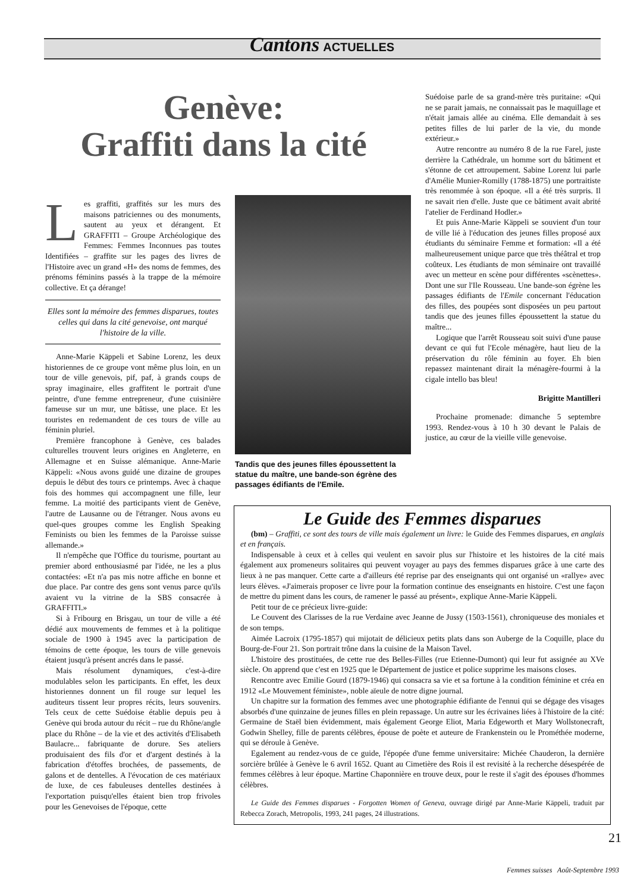Cantons ACTUELLES
Genève:
Graffiti dans la cité
Les graffiti, graffités sur les murs des maisons patriciennes ou des monuments, sautent au yeux et dérangent. Et GRAFFITI – Groupe Archéologique des Femmes: Femmes Inconnues pas toutes Identifiées – graffite sur les pages des livres de l'Histoire avec un grand «H» des noms de femmes, des prénoms féminins passés à la trappe de la mémoire collective. Et ça dérange!
Elles sont la mémoire des femmes disparues, toutes celles qui dans la cité genevoise, ont marqué l'histoire de la ville.
Anne-Marie Käppeli et Sabine Lorenz, les deux historiennes de ce groupe vont même plus loin, en un tour de ville genevois, pif, paf, à grands coups de spray imaginaire, elles graffitent le portrait d'une peintre, d'une femme entrepreneur, d'une cuisinière fameuse sur un mur, une bâtisse, une place. Et les touristes en redemandent de ces tours de ville au féminin pluriel.
Première francophone à Genève, ces balades culturelles trouvent leurs origines en Angleterre, en Allemagne et en Suisse alémanique. Anne-Marie Käppeli: «Nous avons guidé une dizaine de groupes depuis le début des tours ce printemps. Avec à chaque fois des hommes qui accompagnent une fille, leur femme. La moitié des participants vient de Genève, l'autre de Lausanne ou de l'étranger. Nous avons eu quel-ques groupes comme les English Speaking Feminists ou bien les femmes de la Paroisse suisse allemande.»
Il n'empêche que l'Office du tourisme, pourtant au premier abord enthousiasmé par l'idée, ne les a plus contactées: «Et n'a pas mis notre affiche en bonne et due place. Par contre des gens sont venus parce qu'ils avaient vu la vitrine de la SBS consacrée à GRAFFITI.»
Si à Fribourg en Brisgau, un tour de ville a été dédié aux mouvements de femmes et à la politique sociale de 1900 à 1945 avec la participation de témoins de cette époque, les tours de ville genevois étaient jusqu'à présent ancrés dans le passé.
Mais résolument dynamiques, c'est-à-dire modulables selon les participants. En effet, les deux historiennes donnent un fil rouge sur lequel les auditeurs tissent leur propres récits, leurs souvenirs. Tels ceux de cette Suédoise établie depuis peu à Genève qui broda autour du récit – rue du Rhône/angle place du Rhône – de la vie et des activités d'Elisabeth Baulacre... fabriquante de dorure. Ses ateliers produisaient des fils d'or et d'argent destinés à la fabrication d'étoffes brochées, de passements, de galons et de dentelles. A l'évocation de ces matériaux de luxe, de ces fabuleuses dentelles destinées à l'exportation puisqu'elles étaient bien trop frivoles pour les Genevoises de l'époque, cette
Tandis que des jeunes filles époussettent la statue du maître, une bande-son égrène des passages édifiants de l'Emile.
Suédoise parle de sa grand-mère très puritaine: «Qui ne se parait jamais, ne connaissait pas le maquillage et n'était jamais allée au cinéma. Elle demandait à ses petites filles de lui parler de la vie, du monde extérieur.»
Autre rencontre au numéro 8 de la rue Farel, juste derrière la Cathédrale, un homme sort du bâtiment et s'étonne de cet attroupement. Sabine Lorenz lui parle d'Amélie Munier-Romilly (1788-1875) une portraitiste très renommée à son époque. «Il a été très surpris. Il ne savait rien d'elle. Juste que ce bâtiment avait abrité l'atelier de Ferdinand Hodler.»
Et puis Anne-Marie Käppeli se souvient d'un tour de ville lié à l'éducation des jeunes filles proposé aux étudiants du séminaire Femme et formation: «Il a été malheureusement unique parce que très théâtral et trop coûteux. Les étudiants de mon séminaire ont travaillé avec un metteur en scène pour différentes «scènettes». Dont une sur l'Ile Rousseau. Une bande-son égrène les passages édifiants de l'Emile concernant l'éducation des filles, des poupées sont disposées un peu partout tandis que des jeunes filles époussettent la statue du maître...
Logique que l'arrêt Rousseau soit suivi d'une pause devant ce qui fut l'Ecole ménagère, haut lieu de la préservation du rôle féminin au foyer. Eh bien repassez maintenant dirait la ménagère-fourmi à la cigale intello bas bleu!
Brigitte Mantilleri
Prochaine promenade: dimanche 5 septembre 1993. Rendez-vous à 10 h 30 devant le Palais de justice, au cœur de la vieille ville genevoise.
Le Guide des Femmes disparues
(bm) – Graffiti, ce sont des tours de ville mais également un livre: le Guide des Femmes disparues, en anglais et en français.
Indispensable à ceux et à celles qui veulent en savoir plus sur l'histoire et les histoires de la cité mais également aux promeneurs solitaires qui peuvent voyager au pays des femmes disparues grâce à une carte des lieux à ne pas manquer. Cette carte a d'ailleurs été reprise par des enseignants qui ont organisé un «rallye» avec leurs élèves. «J'aimerais proposer ce livre pour la formation continue des enseignants en histoire. C'est une façon de mettre du piment dans les cours, de ramener le passé au présent», explique Anne-Marie Käppeli.
Petit tour de ce précieux livre-guide:
Le Couvent des Clarisses de la rue Verdaine avec Jeanne de Jussy (1503-1561), chroniqueuse des moniales et de son temps.
Aimée Lacroix (1795-1857) qui mijotait de délicieux petits plats dans son Auberge de la Coquille, place du Bourg-de-Four 21. Son portrait trône dans la cuisine de la Maison Tavel.
L'histoire des prostituées, de cette rue des Belles-Filles (rue Etienne-Dumont) qui leur fut assignée au XVe siècle. On apprend que c'est en 1925 que le Département de justice et police supprime les maisons closes.
Rencontre avec Emilie Gourd (1879-1946) qui consacra sa vie et sa fortune à la condition féminine et créa en 1912 «Le Mouvement féministe», noble aïeule de notre digne journal.
Un chapitre sur la formation des femmes avec une photographie édifiante de l'ennui qui se dégage des visages absorbés d'une quinzaine de jeunes filles en plein repassage. Un autre sur les écrivaines liées à l'histoire de la cité: Germaine de Staël bien évidemment, mais également George Eliot, Maria Edgeworth et Mary Wollstonecraft, Godwin Shelley, fille de parents célèbres, épouse de poète et auteure de Frankenstein ou le Prométhée moderne, qui se déroule à Genève.
Egalement au rendez-vous de ce guide, l'épopée d'une femme universitaire: Michée Chauderon, la dernière sorcière brûlée à Genève le 6 avril 1652. Quant au Cimetière des Rois il est revisité à la recherche désespérée de femmes célèbres à leur époque. Martine Chaponnière en trouve deux, pour le reste il s'agit des épouses d'hommes célèbres.
Le Guide des Femmes disparues - Forgotten Women of Geneva, ouvrage dirigé par Anne-Marie Käppeli, traduit par Rebecca Zorach, Metropolis, 1993, 241 pages, 24 illustrations.
21
Femmes suisses Août-Septembre 1993